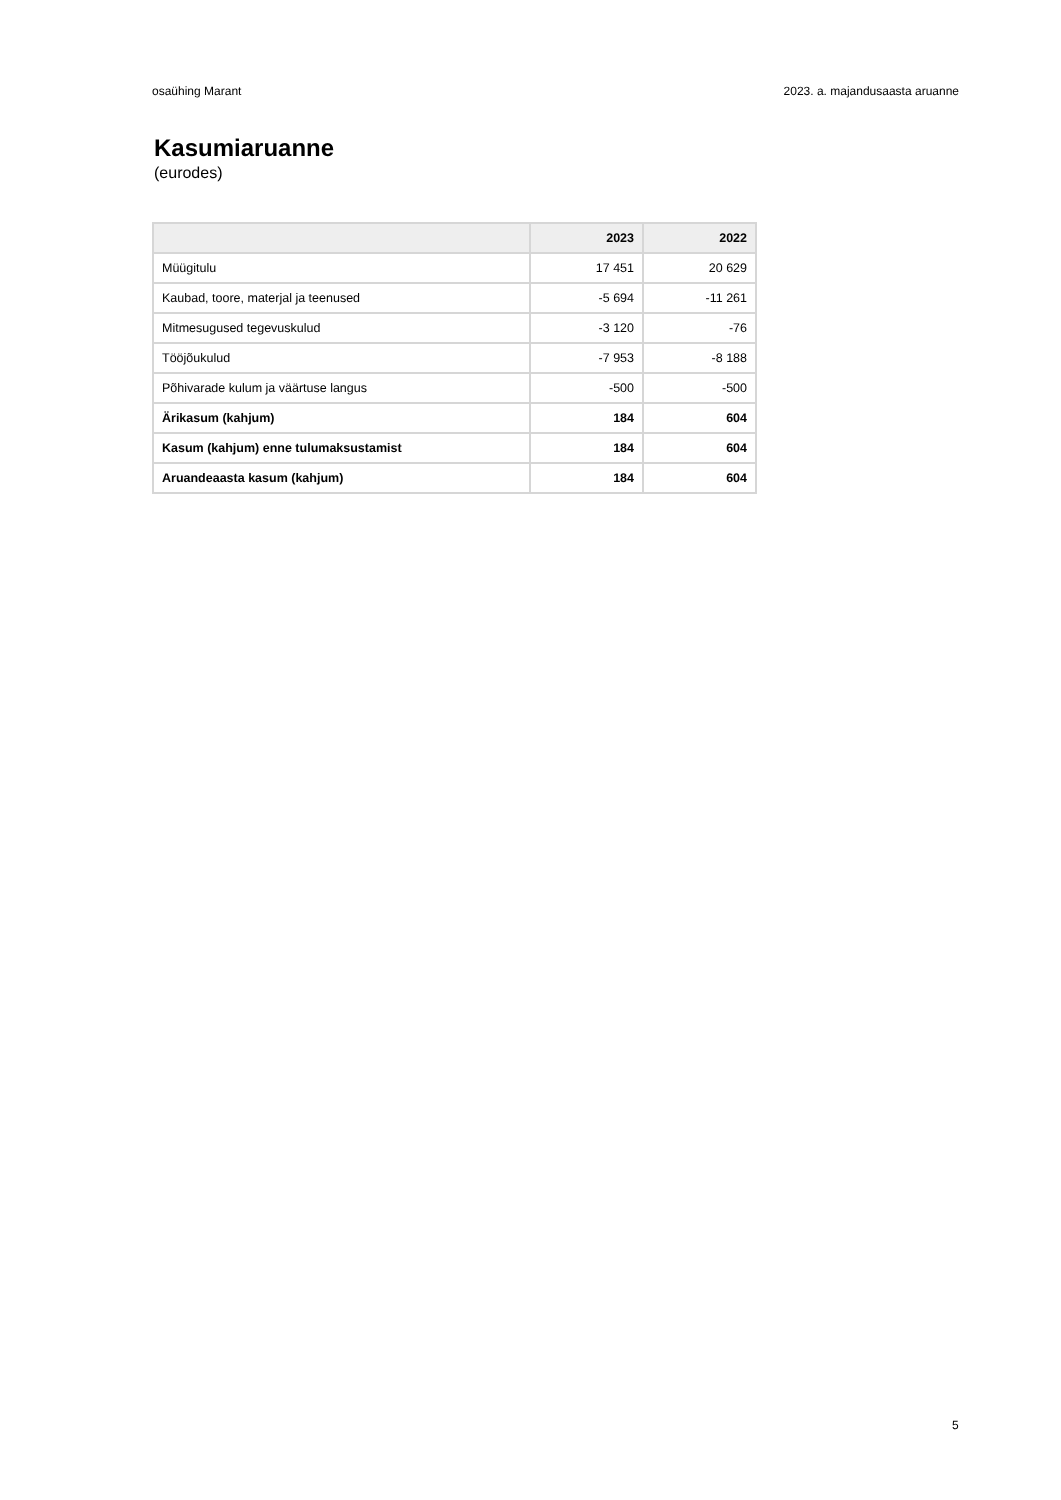osaühing Marant 2023. a. majandusaasta aruanne
Kasumiaruanne
(eurodes)
| | 2023 | 2022 |
| --- | --- | --- |
| Müügitulu | 17 451 | 20 629 |
| Kaubad, toore, materjal ja teenused | -5 694 | -11 261 |
| Mitmesugused tegevuskulud | -3 120 | -76 |
| Tööjõukulud | -7 953 | -8 188 |
| Põhivarade kulum ja väärtuse langus | -500 | -500 |
| Ärikasum (kahjum) | 184 | 604 |
| Kasum (kahjum) enne tulumaksustamist | 184 | 604 |
| Aruandeaasta kasum (kahjum) | 184 | 604 |
5